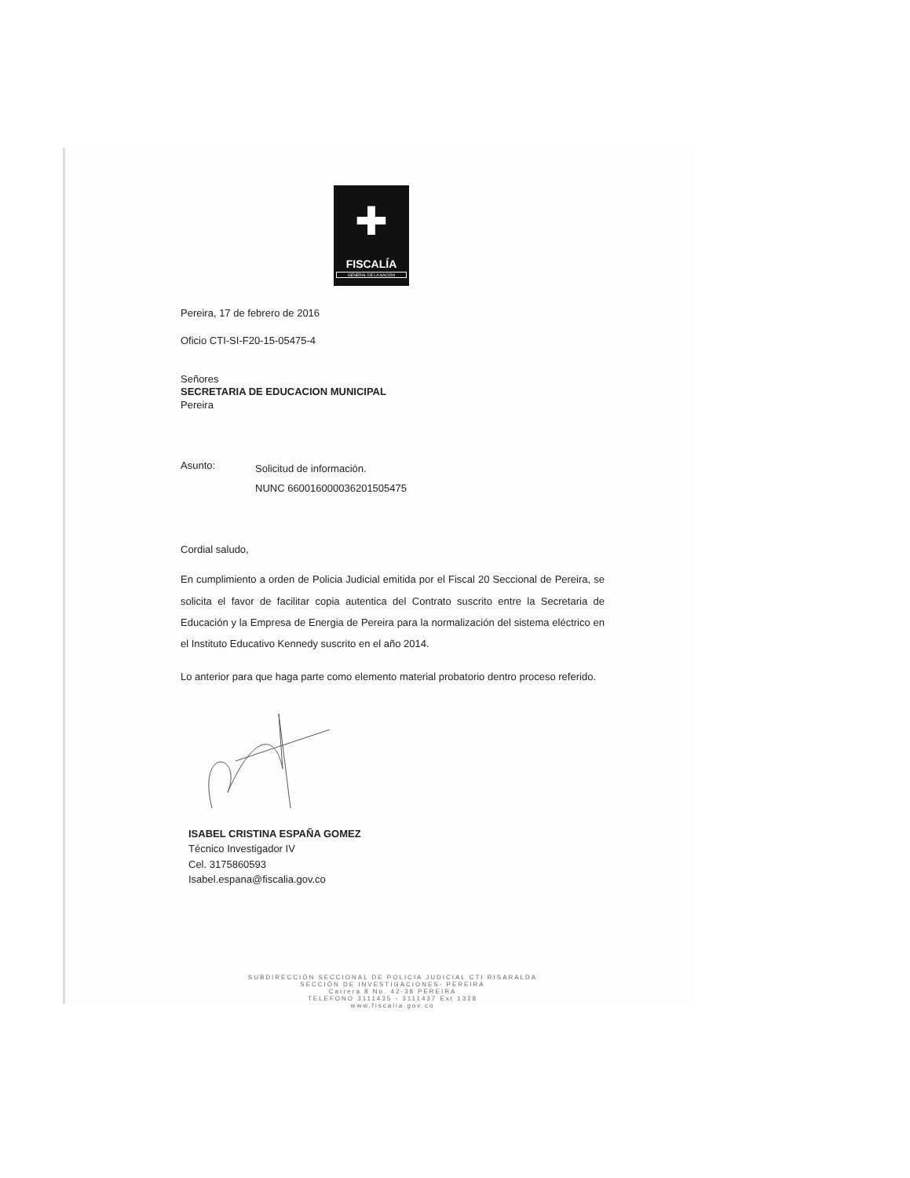✚
FISCALÍA
GENERAL DE LA NACIÓN
Pereira, 17 de febrero de 2016
Oficio CTI-SI-F20-15-05475-4
Señores
SECRETARIA DE EDUCACION MUNICIPAL
Pereira
Asunto:
Solicitud de información.
NUNC 660016000036201505475
Cordial saludo,
En cumplimiento a orden de Policia Judicial emitida por el Fiscal 20 Seccional de Pereira, se solicita el favor de facilitar copia autentica del Contrato suscrito entre la Secretaria de Educación y la Empresa de Energia de Pereira para la normalización del sistema eléctrico en el Instituto Educativo Kennedy suscrito en el año 2014.
Lo anterior para que haga parte como elemento material probatorio dentro proceso referido.
ISABEL CRISTINA ESPAÑA GOMEZ
Técnico Investigador IV
Cel. 3175860593
Isabel.espana@fiscalia.gov.co
SUBDIRECCIÓN SECCIONAL DE POLICIA JUDICIAL CTI RISARALDA
SECCIÓN DE INVESTIGACIONES- PEREIRA
Carrera 8 No. 42-38 PEREIRA
TELEFONO 3111435 - 3111437 Ext 1328
www.fiscalia.gov.co